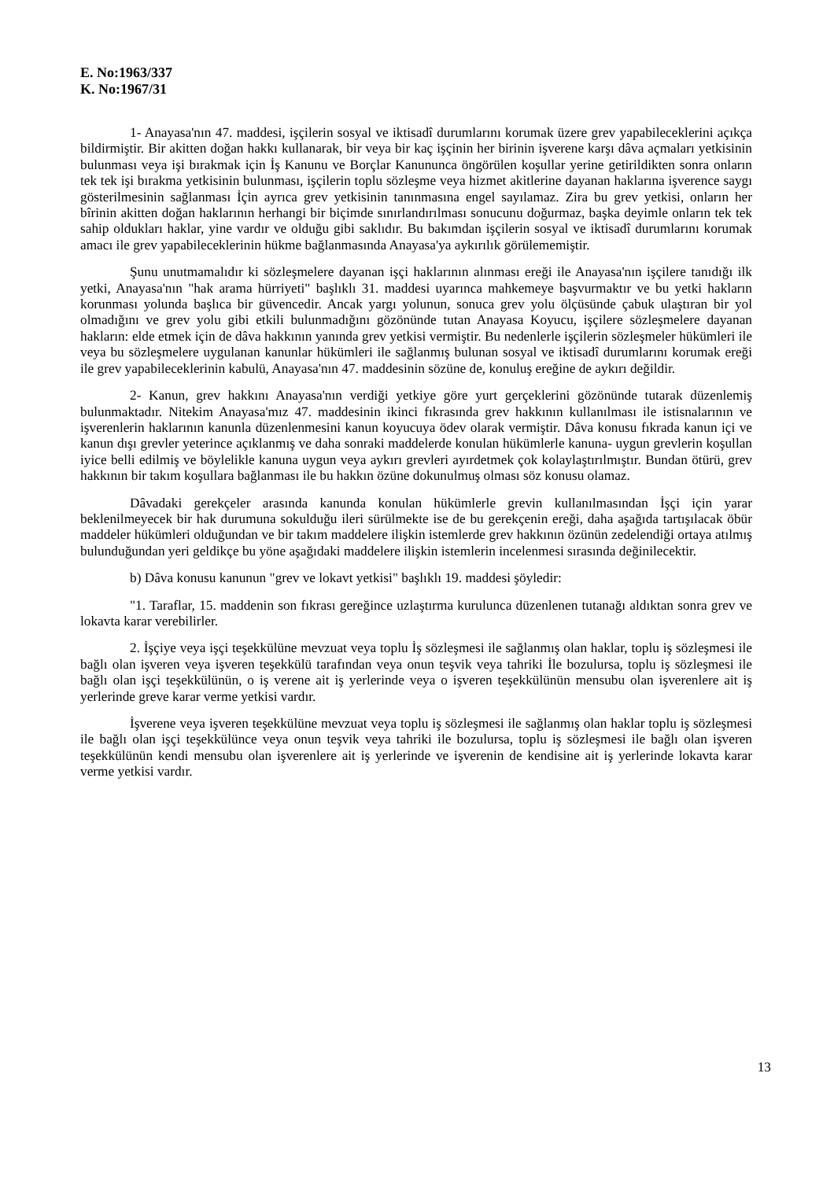E. No:1963/337
K. No:1967/31
1- Anayasa'nın 47. maddesi, işçilerin sosyal ve iktisadî durumlarını korumak üzere grev yapabileceklerini açıkça bildirmiştir. Bir akitten doğan hakkı kullanarak, bir veya bir kaç işçinin her birinin işverene karşı dâva açmaları yetkisinin bulunması veya işi bırakmak için İş Kanunu ve Borçlar Kanununca öngörülen koşullar yerine getirildikten sonra onların tek tek işi bırakma yetkisinin bulunması, işçilerin toplu sözleşme veya hizmet akitlerine dayanan haklarına işverence saygı gösterilmesinin sağlanması İçin ayrıca grev yetkisinin tanınmasına engel sayılamaz. Zira bu grev yetkisi, onların her bîrinin akitten doğan haklarının herhangi bir biçimde sınırlandırılması sonucunu doğurmaz, başka deyimle onların tek tek sahip oldukları haklar, yine vardır ve olduğu gibi saklıdır. Bu bakımdan işçilerin sosyal ve iktisadî durumlarını korumak amacı ile grev yapabileceklerinin hükme bağlanmasında Anayasa'ya aykırılık görülememiştir.
Şunu unutmamalıdır ki sözleşmelere dayanan işçi haklarının alınması ereği ile Anayasa'nın işçilere tanıdığı ilk yetki, Anayasa'nın "hak arama hürriyeti" başlıklı 31. maddesi uyarınca mahkemeye başvurmaktır ve bu yetki hakların korunması yolunda başlıca bir güvencedir. Ancak yargı yolunun, sonuca grev yolu ölçüsünde çabuk ulaştıran bir yol olmadığını ve grev yolu gibi etkili bulunmadığını gözönünde tutan Anayasa Koyucu, işçilere sözleşmelere dayanan hakların: elde etmek için de dâva hakkının yanında grev yetkisi vermiştir. Bu nedenlerle işçilerin sözleşmeler hükümleri ile veya bu sözleşmelere uygulanan kanunlar hükümleri ile sağlanmış bulunan sosyal ve iktisadî durumlarını korumak ereği ile grev yapabileceklerinin kabulü, Anayasa'nın 47. maddesinin sözüne de, konuluş ereğine de aykırı değildir.
2- Kanun, grev hakkını Anayasa'nın verdiği yetkiye göre yurt gerçeklerini gözönünde tutarak düzenlemiş bulunmaktadır. Nitekim Anayasa'mız 47. maddesinin ikinci fıkrasında grev hakkının kullanılması ile istisnalarının ve işverenlerin haklarının kanunla düzenlenmesini kanun koyucuya ödev olarak vermiştir. Dâva konusu fıkrada kanun içi ve kanun dışı grevler yeterince açıklanmış ve daha sonraki maddelerde konulan hükümlerle kanuna- uygun grevlerin koşullan iyice belli edilmiş ve böylelikle kanuna uygun veya aykırı grevleri ayırdetmek çok kolaylaştırılmıştır. Bundan ötürü, grev hakkının bir takım koşullara bağlanması ile bu hakkın özüne dokunulmuş olması söz konusu olamaz.
Dâvadaki gerekçeler arasında kanunda konulan hükümlerle grevin kullanılmasından İşçi için yarar beklenilmeyecek bir hak durumuna sokulduğu ileri sürülmekte ise de bu gerekçenin ereği, daha aşağıda tartışılacak öbür maddeler hükümleri olduğundan ve bir takım maddelere ilişkin istemlerde grev hakkının özünün zedelendiği ortaya atılmış bulunduğundan yeri geldikçe bu yöne aşağıdaki maddelere ilişkin istemlerin incelenmesi sırasında değinilecektir.
b) Dâva konusu kanunun "grev ve lokavt yetkisi" başlıklı 19. maddesi şöyledir:
"1. Taraflar, 15. maddenin son fıkrası gereğince uzlaştırma kurulunca düzenlenen tutanağı aldıktan sonra grev ve lokavta karar verebilirler.
2. İşçiye veya işçi teşekkülüne mevzuat veya toplu İş sözleşmesi ile sağlanmış olan haklar, toplu iş sözleşmesi ile bağlı olan işveren veya işveren teşekkülü tarafından veya onun teşvik veya tahriki İle bozulursa, toplu iş sözleşmesi ile bağlı olan işçi teşekkülünün, o iş verene ait iş yerlerinde veya o işveren teşekkülünün mensubu olan işverenlere ait iş yerlerinde greve karar verme yetkisi vardır.
İşverene veya işveren teşekkülüne mevzuat veya toplu iş sözleşmesi ile sağlanmış olan haklar toplu iş sözleşmesi ile bağlı olan işçi teşekkülünce veya onun teşvik veya tahriki ile bozulursa, toplu iş sözleşmesi ile bağlı olan işveren teşekkülünün kendi mensubu olan işverenlere ait iş yerlerinde ve işverenin de kendisine ait iş yerlerinde lokavta karar verme yetkisi vardır.
13